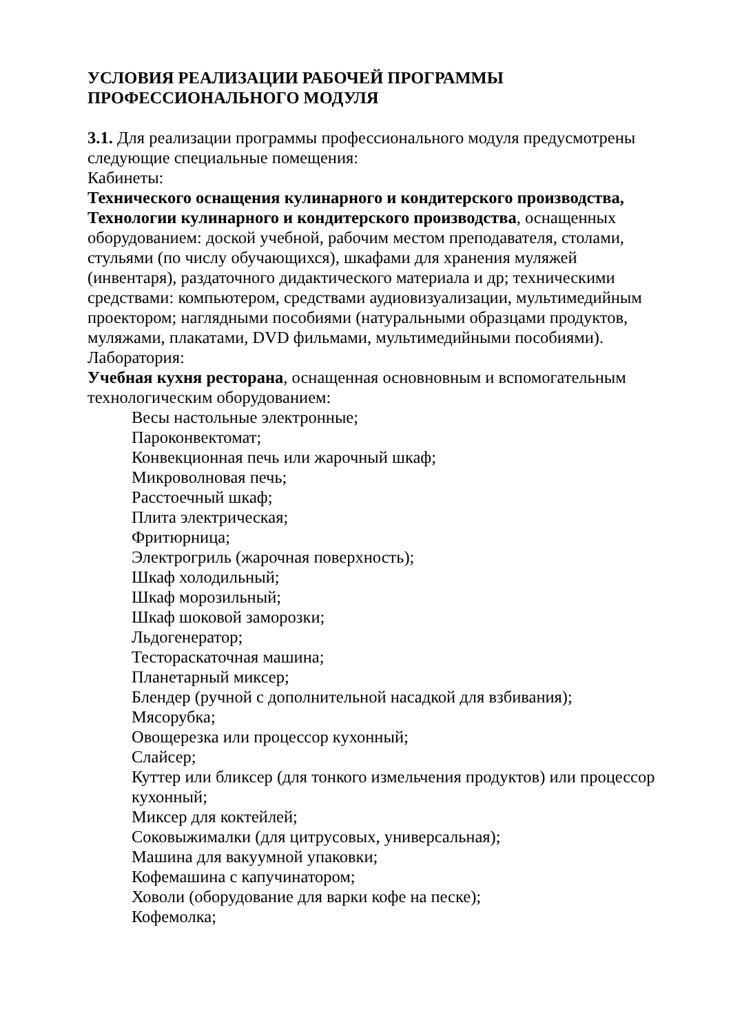УСЛОВИЯ РЕАЛИЗАЦИИ РАБОЧЕЙ ПРОГРАММЫ
ПРОФЕССИОНАЛЬНОГО МОДУЛЯ
3.1. Для реализации программы профессионального модуля предусмотрены следующие специальные помещения:
Кабинеты:
Технического оснащения кулинарного и кондитерского производства, Технологии кулинарного и кондитерского производства, оснащенных оборудованием: доской учебной, рабочим местом преподавателя, столами, стульями (по числу обучающихся), шкафами для хранения муляжей (инвентаря), раздаточного дидактического материала и др; техническими средствами: компьютером, средствами аудиовизуализации, мультимедийным проектором; наглядными пособиями (натуральными образцами продуктов, муляжами, плакатами, DVD фильмами, мультимедийными пособиями).
Лаборатория:
Учебная кухня ресторана, оснащенная основновным и вспомогательным технологическим оборудованием:
Весы настольные электронные;
Пароконвектомат;
Конвекционная печь или жарочный шкаф;
Микроволновая печь;
Расстоечный шкаф;
Плита электрическая;
Фритюрница;
Электрогриль (жарочная поверхность);
Шкаф холодильный;
Шкаф морозильный;
Шкаф шоковой заморозки;
Льдогенератор;
Тестораскаточная машина;
Планетарный миксер;
Блендер (ручной с дополнительной насадкой для взбивания);
Мясорубка;
Овощерезка или процессор кухонный;
Слайсер;
Куттер или бликсер (для тонкого измельчения продуктов) или процессор кухонный;
Миксер для коктейлей;
Соковыжималки (для цитрусовых, универсальная);
Машина для вакуумной упаковки;
Кофемашина с капучинатором;
Ховоли (оборудование для варки кофе на песке);
Кофемолка;